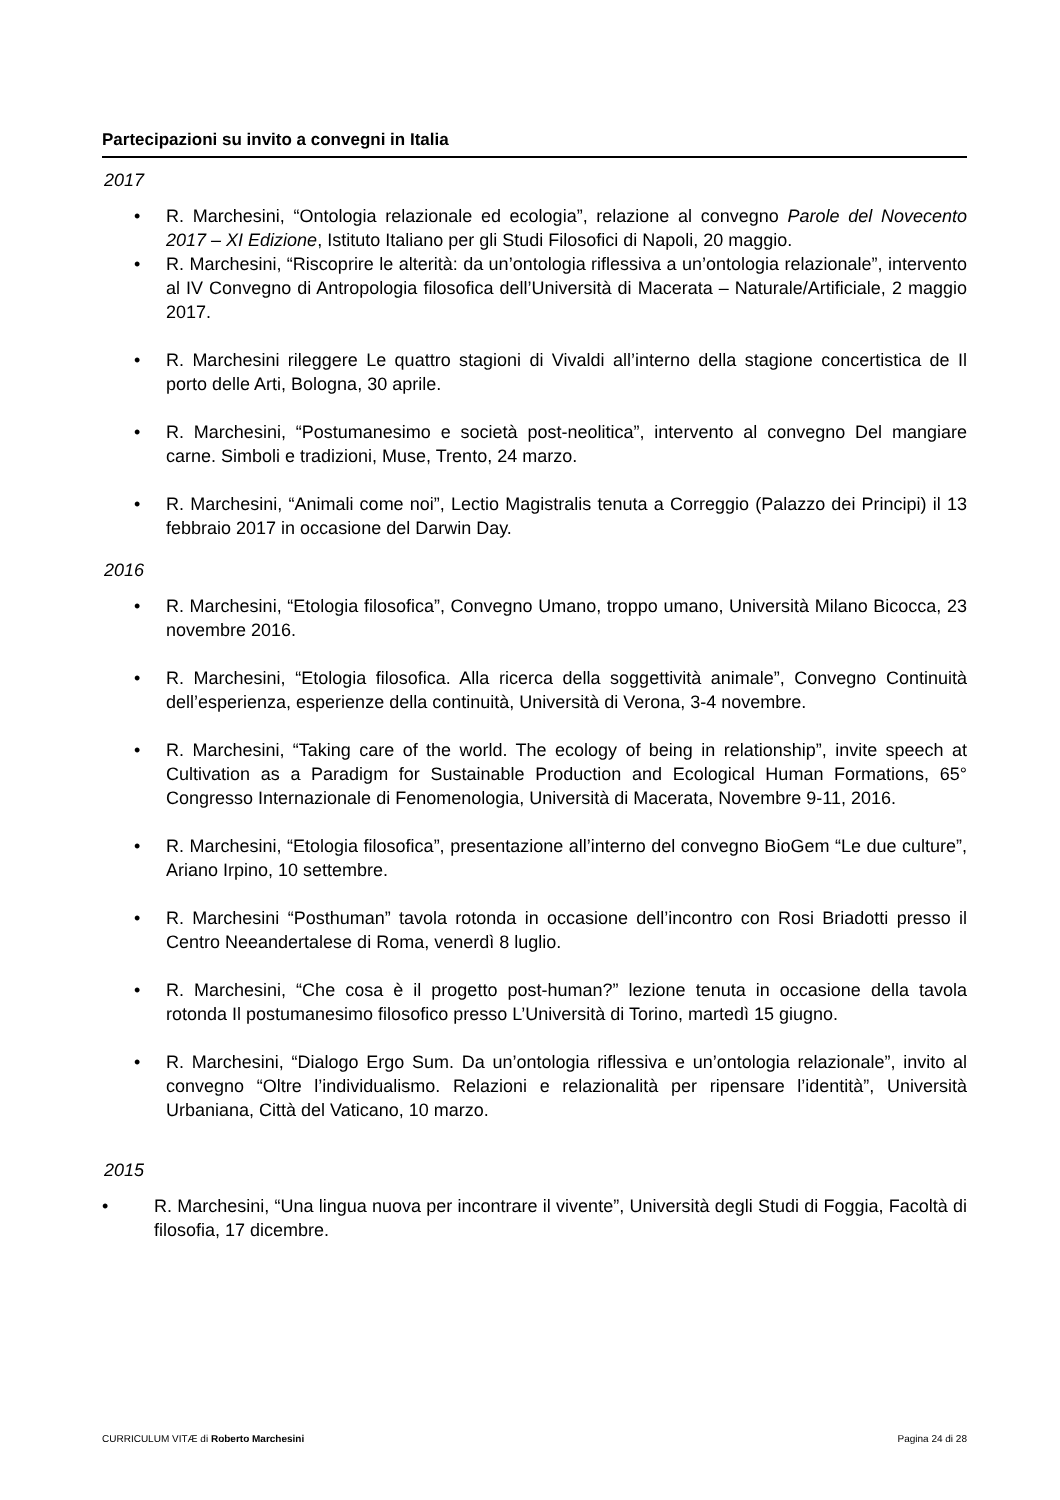Partecipazioni su invito a convegni in Italia
2017
• R. Marchesini, “Ontologia relazionale ed ecologia”, relazione al convegno Parole del Novecento 2017 – XI Edizione, Istituto Italiano per gli Studi Filosofici di Napoli, 20 maggio.
• R. Marchesini, “Riscoprire le alterità: da un’ontologia riflessiva a un’ontologia relazionale”, intervento al IV Convegno di Antropologia filosofica dell’Università di Macerata – Naturale/Artificiale, 2 maggio 2017.
• R. Marchesini rileggere Le quattro stagioni di Vivaldi all’interno della stagione concertistica de Il porto delle Arti, Bologna, 30 aprile.
• R. Marchesini, “Postumanesimo e società post-neolitica”, intervento al convegno Del mangiare carne. Simboli e tradizioni, Muse, Trento, 24 marzo.
• R. Marchesini, “Animali come noi”, Lectio Magistralis tenuta a Correggio (Palazzo dei Principi) il 13 febbraio 2017 in occasione del Darwin Day.
2016
• R. Marchesini, “Etologia filosofica”, Convegno Umano, troppo umano, Università Milano Bicocca, 23 novembre 2016.
• R. Marchesini, “Etologia filosofica. Alla ricerca della soggettività animale”, Convegno Continuità dell’esperienza, esperienze della continuità, Università di Verona, 3-4 novembre.
• R. Marchesini, “Taking care of the world. The ecology of being in relationship”, invite speech at Cultivation as a Paradigm for Sustainable Production and Ecological Human Formations, 65° Congresso Internazionale di Fenomenologia, Università di Macerata, Novembre 9-11, 2016.
• R. Marchesini, “Etologia filosofica”, presentazione all’interno del convegno BioGem “Le due culture”, Ariano Irpino, 10 settembre.
• R. Marchesini “Posthuman” tavola rotonda in occasione dell’incontro con Rosi Briadotti presso il Centro Neeandertalese di Roma, venerdì 8 luglio.
• R. Marchesini, “Che cosa è il progetto post-human?” lezione tenuta in occasione della tavola rotonda Il postumanesimo filosofico presso L’Università di Torino, martedì 15 giugno.
• R. Marchesini, “Dialogo Ergo Sum. Da un’ontologia riflessiva e un’ontologia relazionale”, invito al convegno “Oltre l’individualismo. Relazioni e relazionalità per ripensare l’identità”, Università Urbaniana, Città del Vaticano, 10 marzo.
2015
• R. Marchesini, “Una lingua nuova per incontrare il vivente”, Università degli Studi di Foggia, Facoltà di filosofia, 17 dicembre.
CURRICULUM VITÆ di Roberto Marchesini Pagina 24 di 28